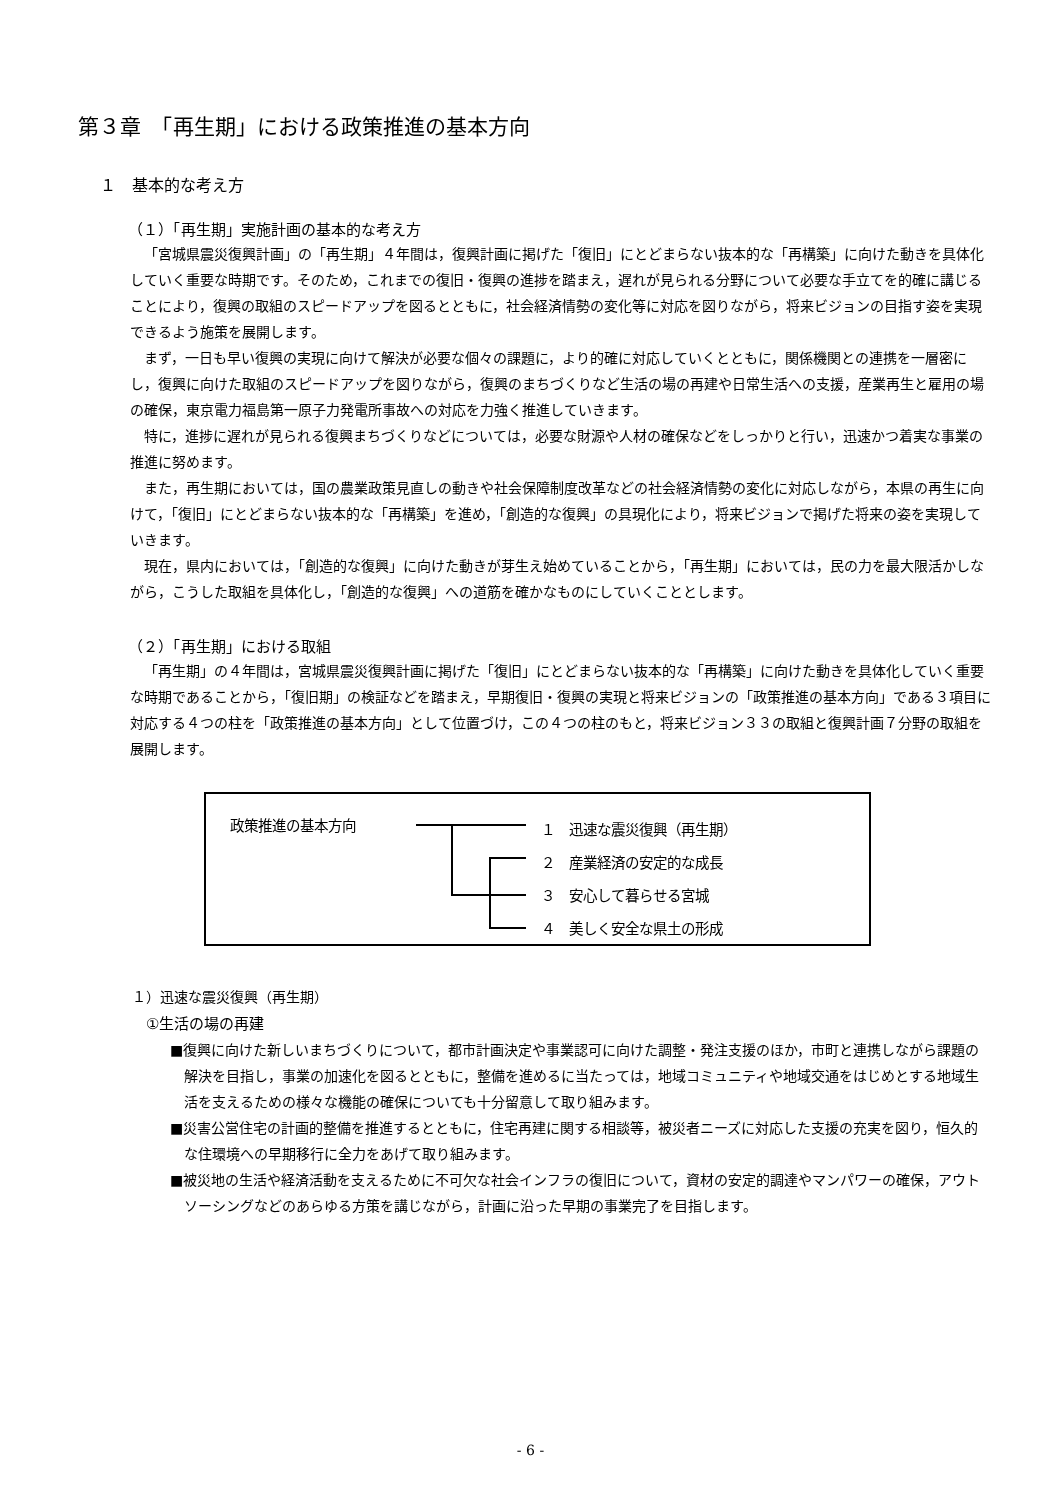第３章　「再生期」における政策推進の基本方向
１　基本的な考え方
（１）「再生期」実施計画の基本的な考え方
「宮城県震災復興計画」の「再生期」４年間は，復興計画に掲げた「復旧」にとどまらない抜本的な「再構築」に向けた動きを具体化していく重要な時期です。そのため，これまでの復旧・復興の進捗を踏まえ，遅れが見られる分野について必要な手立てを的確に講じることにより，復興の取組のスピードアップを図るとともに，社会経済情勢の変化等に対応を図りながら，将来ビジョンの目指す姿を実現できるよう施策を展開します。
まず，一日も早い復興の実現に向けて解決が必要な個々の課題に，より的確に対応していくとともに，関係機関との連携を一層密にし，復興に向けた取組のスピードアップを図りながら，復興のまちづくりなど生活の場の再建や日常生活への支援，産業再生と雇用の場の確保，東京電力福島第一原子力発電所事故への対応を力強く推進していきます。
特に，進捗に遅れが見られる復興まちづくりなどについては，必要な財源や人材の確保などをしっかりと行い，迅速かつ着実な事業の推進に努めます。
また，再生期においては，国の農業政策見直しの動きや社会保障制度改革などの社会経済情勢の変化に対応しながら，本県の再生に向けて，「復旧」にとどまらない抜本的な「再構築」を進め，「創造的な復興」の具現化により，将来ビジョンで掲げた将来の姿を実現していきます。
現在，県内においては，「創造的な復興」に向けた動きが芽生え始めていることから，「再生期」においては，民の力を最大限活かしながら，こうした取組を具体化し，「創造的な復興」への道筋を確かなものにしていくこととします。
（２）「再生期」における取組
「再生期」の４年間は，宮城県震災復興計画に掲げた「復旧」にとどまらない抜本的な「再構築」に向けた動きを具体化していく重要な時期であることから，「復旧期」の検証などを踏まえ，早期復旧・復興の実現と将来ビジョンの「政策推進の基本方向」である３項目に対応する４つの柱を「政策推進の基本方向」として位置づけ，この４つの柱のもと，将来ビジョン３３の取組と復興計画７分野の取組を展開します。
政策推進の基本方向
１　迅速な震災復興（再生期）
２　産業経済の安定的な成長
３　安心して暮らせる宮城
４　美しく安全な県土の形成
１）迅速な震災復興（再生期）
①生活の場の再建
■復興に向けた新しいまちづくりについて，都市計画決定や事業認可に向けた調整・発注支援のほか，市町と連携しながら課題の解決を目指し，事業の加速化を図るとともに，整備を進めるに当たっては，地域コミュニティや地域交通をはじめとする地域生活を支えるための様々な機能の確保についても十分留意して取り組みます。
■災害公営住宅の計画的整備を推進するとともに，住宅再建に関する相談等，被災者ニーズに対応した支援の充実を図り，恒久的な住環境への早期移行に全力をあげて取り組みます。
■被災地の生活や経済活動を支えるために不可欠な社会インフラの復旧について，資材の安定的調達やマンパワーの確保，アウトソーシングなどのあらゆる方策を講じながら，計画に沿った早期の事業完了を目指します。
- 6 -